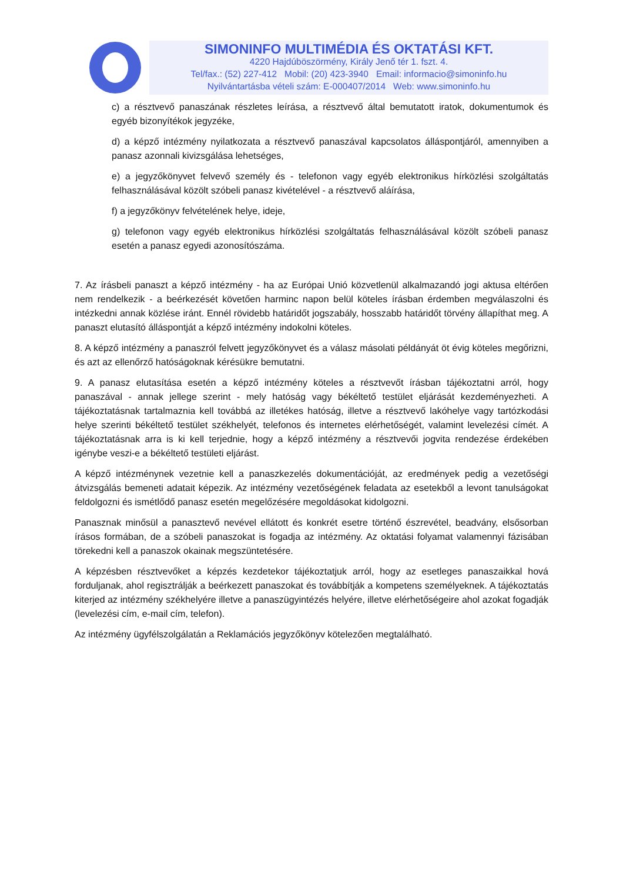SIMONINFO MULTIMÉDIA ÉS OKTATÁSI KFT.
4220 Hajdúböszörmény, Király Jenő tér 1. fszt. 4.
Tel/fax.: (52) 227-412 Mobil: (20) 423-3940 Email: informacio@simoninfo.hu
Nyilvántartásba vételi szám: E-000407/2014 Web: www.simoninfo.hu
c) a résztvevő panaszának részletes leírása, a résztvevő által bemutatott iratok, dokumentumok és egyéb bizonyítékok jegyzéke,
d) a képző intézmény nyilatkozata a résztvevő panaszával kapcsolatos álláspontjáról, amennyiben a panasz azonnali kivizsgálása lehetséges,
e) a jegyzőkönyvet felvevő személy és - telefonon vagy egyéb elektronikus hírközlési szolgáltatás felhasználásával közölt szóbeli panasz kivételével - a résztvevő aláírása,
f) a jegyzőkönyv felvételének helye, ideje,
g) telefonon vagy egyéb elektronikus hírközlési szolgáltatás felhasználásával közölt szóbeli panasz esetén a panasz egyedi azonosítószáma.
7. Az írásbeli panaszt a képző intézmény - ha az Európai Unió közvetlenül alkalmazandó jogi aktusa eltérően nem rendelkezik - a beérkezését követően harminc napon belül köteles írásban érdemben megválaszolni és intézkedni annak közlése iránt. Ennél rövidebb határidőt jogszabály, hosszabb határidőt törvény állapíthat meg. A panaszt elutasító álláspontját a képző intézmény indokolni köteles.
8. A képző intézmény a panaszról felvett jegyzőkönyvet és a válasz másolati példányát öt évig köteles megőrizni, és azt az ellenőrző hatóságoknak kérésükre bemutatni.
9. A panasz elutasítása esetén a képző intézmény köteles a résztvevőt írásban tájékoztatni arról, hogy panaszával - annak jellege szerint - mely hatóság vagy békéltető testület eljárását kezdeményezheti. A tájékoztatásnak tartalmaznia kell továbbá az illetékes hatóság, illetve a résztvevő lakóhelye vagy tartózkodási helye szerinti békéltető testület székhelyét, telefonos és internetes elérhetőségét, valamint levelezési címét. A tájékoztatásnak arra is ki kell terjednie, hogy a képző intézmény a résztvevői jogvita rendezése érdekében igénybe veszi-e a békéltető testületi eljárást.
A képző intézménynek vezetnie kell a panaszkezelés dokumentációját, az eredmények pedig a vezetőségi átvizsgálás bemeneti adatait képezik. Az intézmény vezetőségének feladata az esetekből a levont tanulságokat feldolgozni és ismétlődő panasz esetén megelőzésére megoldásokat kidolgozni.
Panasznak minősül a panasztevő nevével ellátott és konkrét esetre történő észrevétel, beadvány, elsősorban írásos formában, de a szóbeli panaszokat is fogadja az intézmény. Az oktatási folyamat valamennyi fázisában törekedni kell a panaszok okainak megszüntetésére.
A képzésben résztvevőket a képzés kezdetekor tájékoztatjuk arról, hogy az esetleges panaszaikkal hová forduljanak, ahol regisztrálják a beérkezett panaszokat és továbbítják a kompetens személyeknek. A tájékoztatás kiterjed az intézmény székhelyére illetve a panaszügyintézés helyére, illetve elérhetőségeire ahol azokat fogadják (levelezési cím, e-mail cím, telefon).
Az intézmény ügyfélszolgálatán a Reklamációs jegyzőkönyv kötelezően megtalálható.